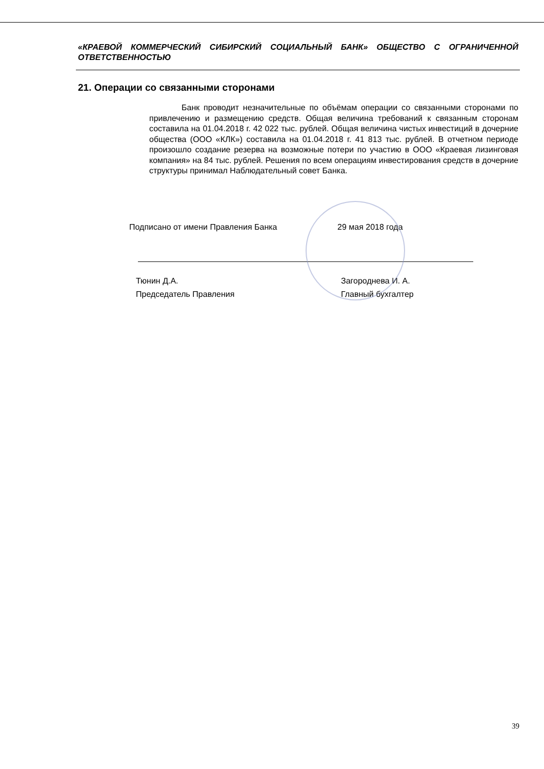«КРАЕВОЙ КОММЕРЧЕСКИЙ СИБИРСКИЙ СОЦИАЛЬНЫЙ БАНК» ОБЩЕСТВО С ОГРАНИЧЕННОЙ ОТВЕТСТВЕННОСТЬЮ
21. Операции со связанными сторонами
Банк проводит незначительные по объёмам операции со связанными сторонами по привлечению и размещению средств. Общая величина требований к связанным сторонам составила на 01.04.2018 г. 42 022 тыс. рублей. Общая величина чистых инвестиций в дочерние общества (ООО «КЛК») составила на 01.04.2018 г. 41 813 тыс. рублей. В отчетном периоде произошло создание резерва на возможные потери по участию в ООО «Краевая лизинговая компания» на 84 тыс. рублей. Решения по всем операциям инвестирования средств в дочерние структуры принимал Наблюдательный совет Банка.
Подписано от имени Правления Банка 29 мая 2018 года
Тюнин Д.А.
Председатель Правления
Загороднева И. А.
Главный бухгалтер
39